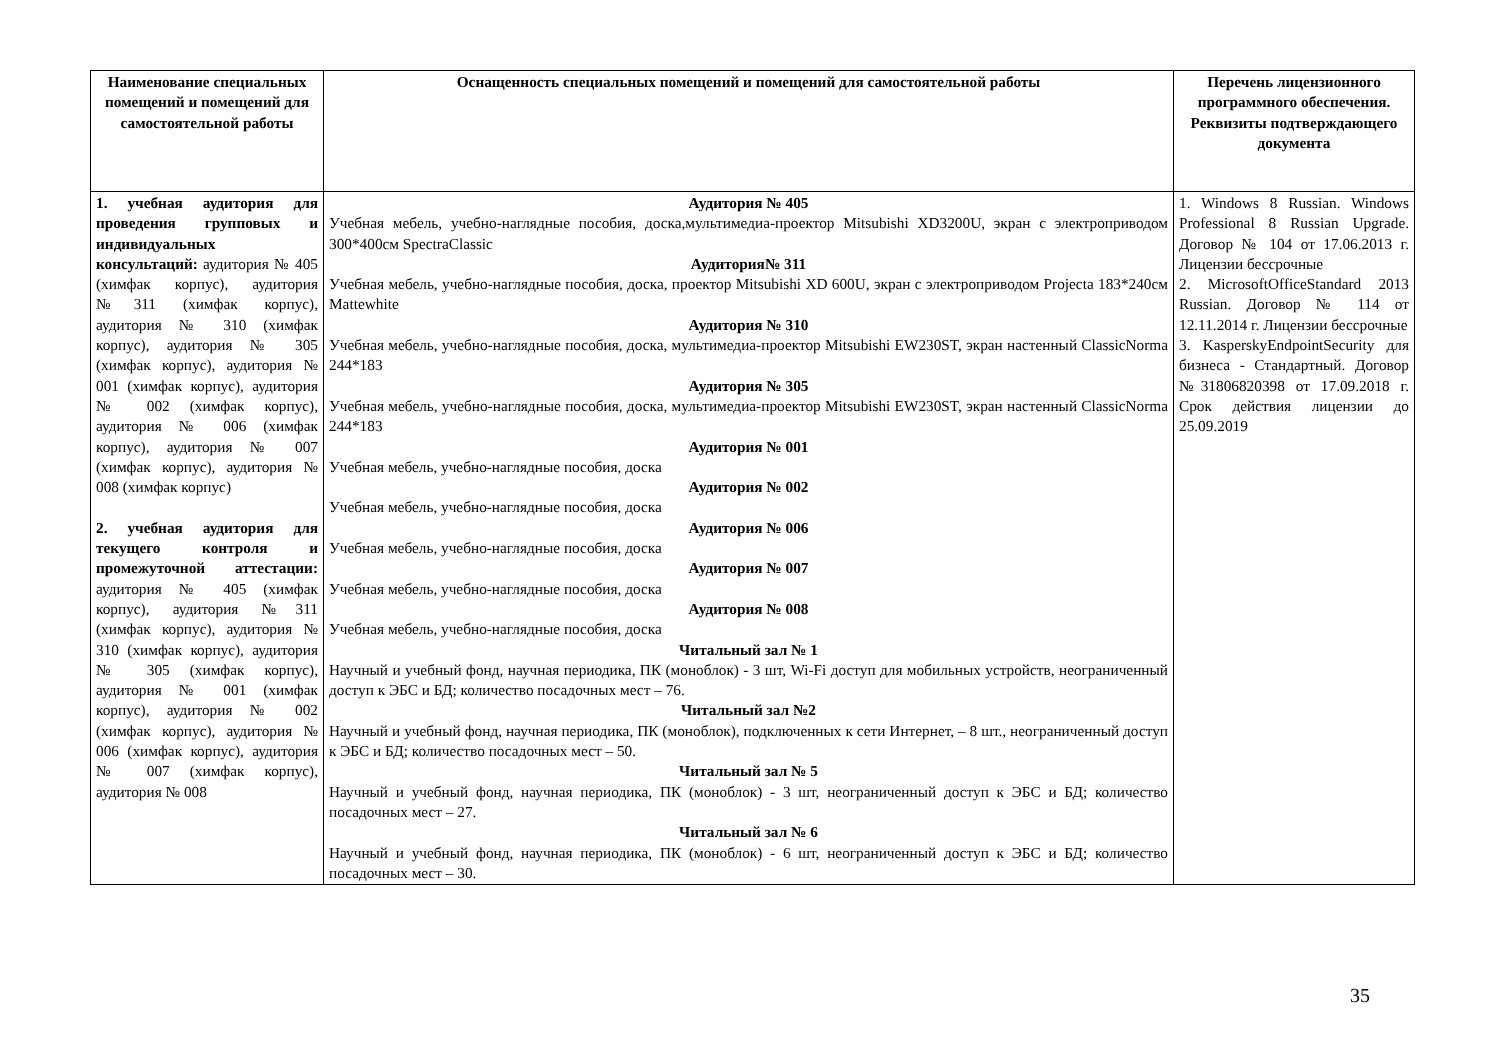| Наименование специальных помещений и помещений для самостоятельной работы | Оснащенность специальных помещений и помещений для самостоятельной работы | Перечень лицензионного программного обеспечения. Реквизиты подтверждающего документа |
| --- | --- | --- |
| 1. учебная аудитория для проведения групповых и индивидуальных консультаций: аудитория № 405 (химфак корпус), аудитория №311 (химфак корпус), аудитория № 310 (химфак корпус), аудитория № 305 (химфак корпус), аудитория № 001 (химфак корпус), аудитория № 002 (химфак корпус), аудитория № 006 (химфак корпус), аудитория № 007 (химфак корпус), аудитория № 008 (химфак корпус) 2. учебная аудитория для текущего контроля и промежуточной аттестации: аудитория № 405 (химфак корпус), аудитория №311 (химфак корпус), аудитория № 310 (химфак корпус), аудитория № 305 (химфак корпус), аудитория № 001 (химфак корпус), аудитория № 002 (химфак корпус), аудитория № 006 (химфак корпус), аудитория № 007 (химфак корпус), аудитория № 008 | Аудитория № 405 Учебная мебель, учебно-наглядные пособия, доска,мультимедиа-проектор Mitsubishi XD3200U, экран с электроприводом 300*400см SpectraClassic Аудитория№ 311 Учебная мебель, учебно-наглядные пособия, доска, проектор Mitsubishi XD 600U, экран с электроприводом Projecta 183*240см Mattewhite Аудитория № 310 Учебная мебель, учебно-наглядные пособия, доска, мультимедиа-проектор Mitsubishi EW230ST, экран настенный ClassicNorma 244*183 Аудитория № 305 Учебная мебель, учебно-наглядные пособия, доска, мультимедиа-проектор Mitsubishi EW230ST, экран настенный ClassicNorma 244*183 Аудитория № 001 Учебная мебель, учебно-наглядные пособия, доска Аудитория № 002 Учебная мебель, учебно-наглядные пособия, доска Аудитория № 006 Учебная мебель, учебно-наглядные пособия, доска Аудитория № 007 Учебная мебель, учебно-наглядные пособия, доска Аудитория № 008 Учебная мебель, учебно-наглядные пособия, доска Читальный зал № 1 Научный и учебный фонд, научная периодика, ПК (моноблок) - 3 шт, Wi-Fi доступ для мобильных устройств, неограниченный доступ к ЭБС и БД; количество посадочных мест – 76. Читальный зал №2 Научный и учебный фонд, научная периодика, ПК (моноблок), подключенных к сети Интернет, – 8 шт., неограниченный доступ к ЭБС и БД; количество посадочных мест – 50. Читальный зал № 5 Научный и учебный фонд, научная периодика, ПК (моноблок) - 3 шт, неограниченный доступ к ЭБС и БД; количество посадочных мест – 27. Читальный зал № 6 Научный и учебный фонд, научная периодика, ПК (моноблок) - 6 шт, неограниченный доступ к ЭБС и БД; количество посадочных мест – 30. | 1. Windows 8 Russian. Windows Professional 8 Russian Upgrade. Договор № 104 от 17.06.2013 г. Лицензии бессрочные 2. MicrosoftOfficeStandard 2013 Russian. Договор № 114 от 12.11.2014 г. Лицензии бессрочные 3. KasperskyEndpointSecurity для бизнеса - Стандартный. Договор №31806820398 от 17.09.2018 г. Срок действия лицензии до 25.09.2019 |
35